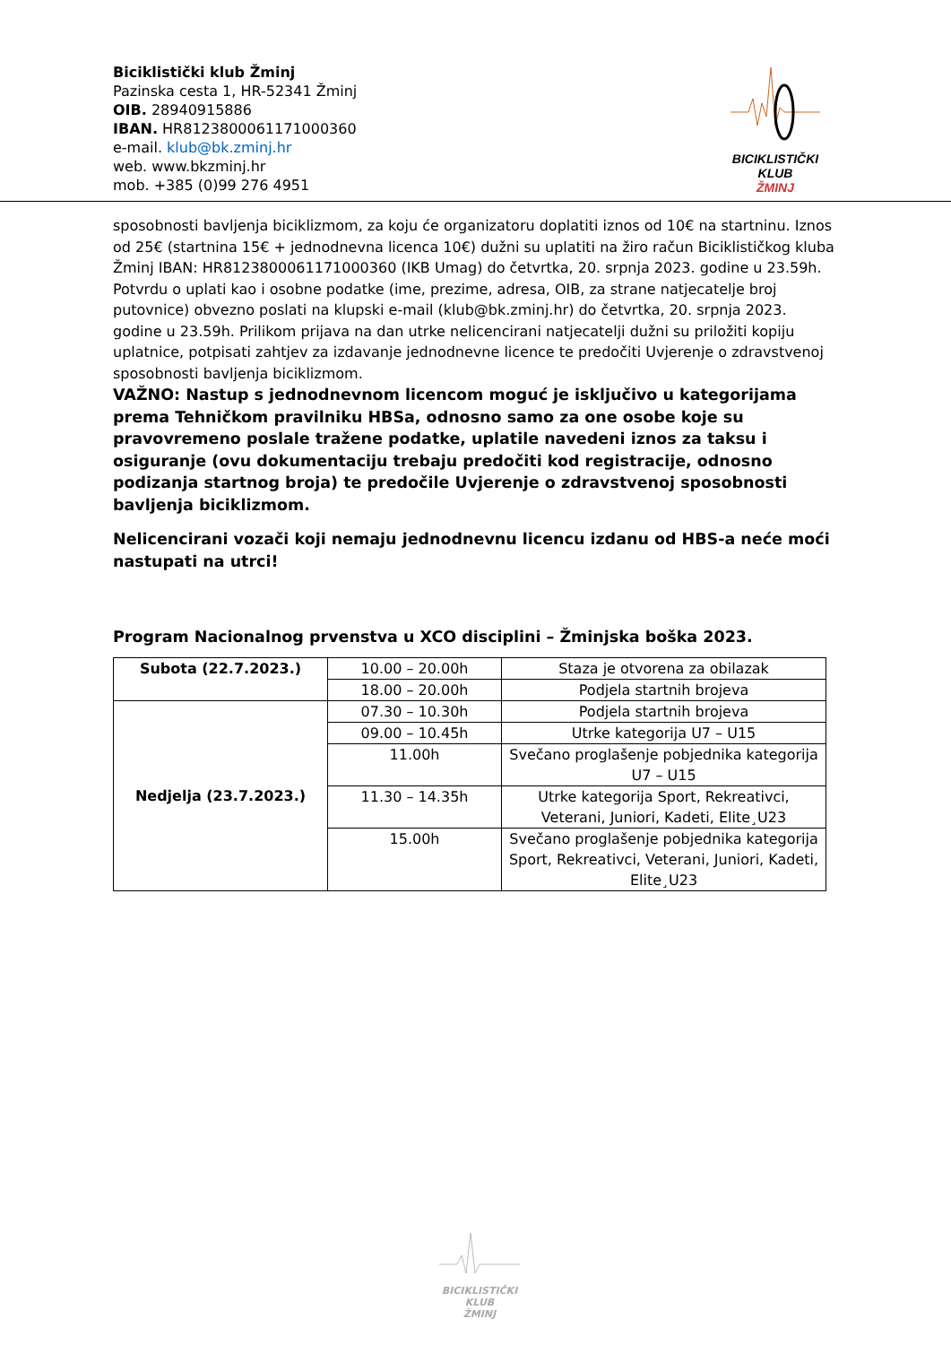Biciklistički klub Žminj
Pazinska cesta 1, HR-52341 Žminj
OIB. 28940915886
IBAN. HR8123800061171000360
e-mail. klub@bk.zminj.hr
web. www.bkzminj.hr
mob. +385 (0)99 276 4951
BICIKLISTIČKI KLUB
ŽMINJ
sposobnosti bavljenja biciklizmom, za koju će organizatoru doplatiti iznos od 10€ na startninu. Iznos od 25€ (startnina 15€ + jednodnevna licenca 10€) dužni su uplatiti na žiro račun Biciklističkog kluba Žminj IBAN: HR8123800061171000360 (IKB Umag) do četvrtka, 20. srpnja 2023. godine u 23.59h. Potvrdu o uplati kao i osobne podatke (ime, prezime, adresa, OIB, za strane natjecatelje broj putovnice) obvezno poslati na klupski e-mail (klub@bk.zminj.hr) do četvrtka, 20. srpnja 2023. godine u 23.59h. Prilikom prijava na dan utrke nelicencirani natjecatelji dužni su priložiti kopiju uplatnice, potpisati zahtjev za izdavanje jednodnevne licence te predočiti Uvjerenje o zdravstvenoj sposobnosti bavljenja biciklizmom.
VAŽNO: Nastup s jednodnevnom licencom moguć je isključivo u kategorijama prema Tehničkom pravilniku HBSa, odnosno samo za one osobe koje su pravovremeno poslale tražene podatke, uplatile navedeni iznos za taksu i osiguranje (ovu dokumentaciju trebaju predočiti kod registracije, odnosno podizanja startnog broja) te predočile Uvjerenje o zdravstvenoj sposobnosti bavljenja biciklizmom.
Nelicencirani vozači koji nemaju jednodnevnu licencu izdanu od HBS-a neće moći nastupati na utrci!
Program Nacionalnog prvenstva u XCO disciplini – Žminjska boška 2023.
| Subota (22.7.2023.) | 10.00 – 20.00h | Staza je otvorena za obilazak |
| | 18.00 – 20.00h | Podjela startnih brojeva |
| Nedjelja (23.7.2023.) | 07.30 – 10.30h | Podjela startnih brojeva |
| | 09.00 – 10.45h | Utrke kategorija U7 – U15 |
| | 11.00h | Svečano proglašenje pobjednika kategorija U7 – U15 |
| | 11.30 – 14.35h | Utrke kategorija Sport, Rekreativci, Veterani, Juniori, Kadeti, Elite¸U23 |
| | 15.00h | Svečano proglašenje pobjednika kategorija Sport, Rekreativci, Veterani, Juniori, Kadeti, Elite¸U23 |
BICIKLISTIČKI KLUB
ŽMINJ